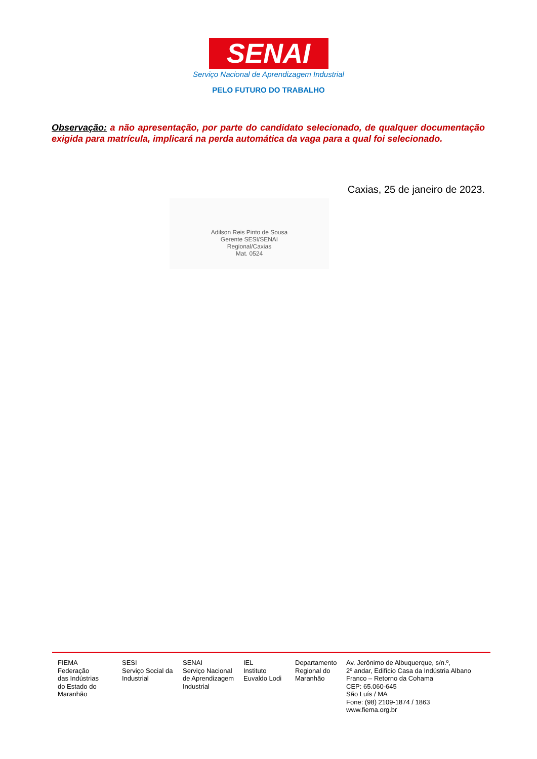SENAI
Serviço Nacional de Aprendizagem Industrial
PELO FUTURO DO TRABALHO
Observação: a não apresentação, por parte do candidato selecionado, de qualquer documentação exigida para matrícula, implicará na perda automática da vaga para a qual foi selecionado.
Caxias, 25 de janeiro de 2023.
Adilson Reis Pinto de Sousa
Gerente SESI/SENAI
Regional/Caxias
Mat. 0524
FIEMA
Federação
das Indústrias
do Estado do
Maranhão
SESI
Serviço Social da
Industrial
SENAI
Serviço Nacional
de Aprendizagem
Industrial
IEL
Instituto
Euvaldo Lodi
Departamento
Regional do
Maranhão
Av. Jerônimo de Albuquerque, s/n.º,
2º andar, Edifício Casa da Indústria Albano
Franco – Retorno da Cohama
CEP: 65.060-645
São Luís / MA
Fone: (98) 2109-1874 / 1863
www.fiema.org.br